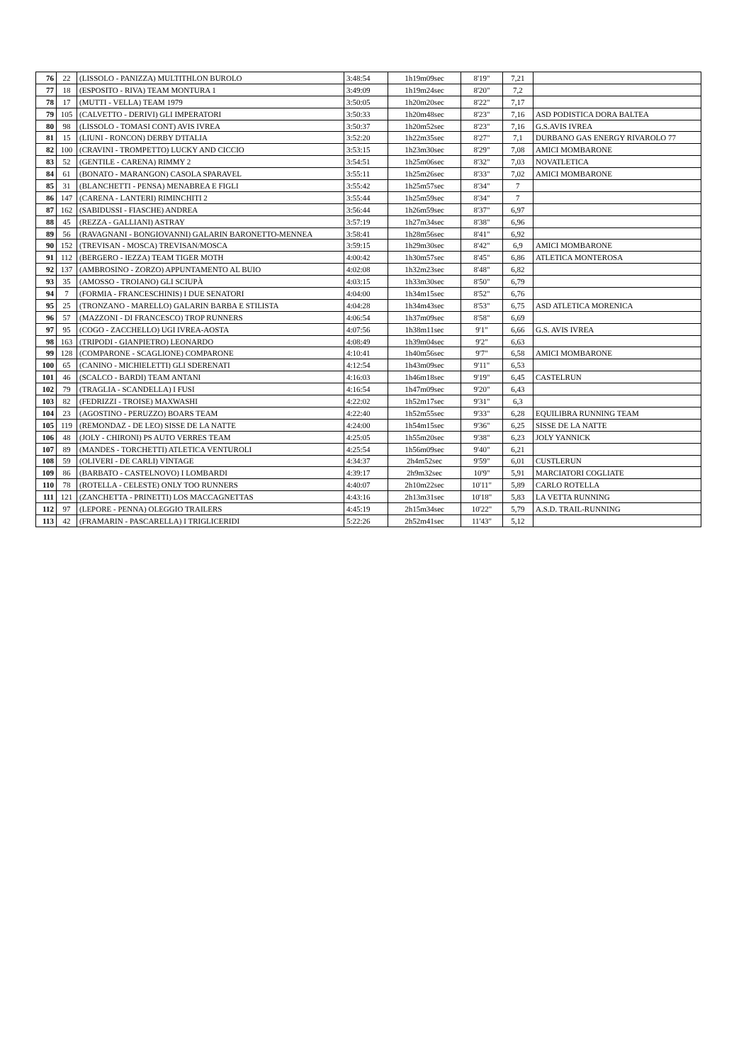| 76 | 22 | (LISSOLO - PANIZZA) MULTITHLON BUROLO | 3:48:54 | 1h19m09sec | 8'19" | 7,21 | |
| 77 | 18 | (ESPOSITO - RIVA) TEAM MONTURA 1 | 3:49:09 | 1h19m24sec | 8'20" | 7,2 | |
| 78 | 17 | (MUTTI - VELLA) TEAM 1979 | 3:50:05 | 1h20m20sec | 8'22" | 7,17 | |
| 79 | 105 | (CALVETTO - DERIVI) GLI IMPERATORI | 3:50:33 | 1h20m48sec | 8'23" | 7,16 | ASD PODISTICA DORA BALTEA |
| 80 | 98 | (LISSOLO - TOMASI CONT) AVIS IVREA | 3:50:37 | 1h20m52sec | 8'23" | 7,16 | G.S.AVIS IVREA |
| 81 | 15 | (LIUNI - RONCON) DERBY D'ITALIA | 3:52:20 | 1h22m35sec | 8'27" | 7,1 | DURBANO GAS ENERGY RIVAROLO 77 |
| 82 | 100 | (CRAVINI - TROMPETTO) LUCKY AND CICCIO | 3:53:15 | 1h23m30sec | 8'29" | 7,08 | AMICI MOMBARONE |
| 83 | 52 | (GENTILE - CARENA) RIMMY 2 | 3:54:51 | 1h25m06sec | 8'32" | 7,03 | NOVATLETICA |
| 84 | 61 | (BONATO - MARANGON) CASOLA SPARAVEL | 3:55:11 | 1h25m26sec | 8'33" | 7,02 | AMICI MOMBARONE |
| 85 | 31 | (BLANCHETTI - PENSA) MENABREA E FIGLI | 3:55:42 | 1h25m57sec | 8'34" | 7 | |
| 86 | 147 | (CARENA - LANTERI) RIMINCHITI 2 | 3:55:44 | 1h25m59sec | 8'34" | 7 | |
| 87 | 162 | (SABIDUSSI - FIASCHE) ANDREA | 3:56:44 | 1h26m59sec | 8'37" | 6,97 | |
| 88 | 45 | (REZZA - GALLIANI) ASTRAY | 3:57:19 | 1h27m34sec | 8'38" | 6,96 | |
| 89 | 56 | (RAVAGNANI - BONGIOVANNI) GALARIN BARONETTO-MENNEA | 3:58:41 | 1h28m56sec | 8'41" | 6,92 | |
| 90 | 152 | (TREVISAN - MOSCA) TREVISAN/MOSCA | 3:59:15 | 1h29m30sec | 8'42" | 6,9 | AMICI MOMBARONE |
| 91 | 112 | (BERGERO - IEZZA) TEAM TIGER MOTH | 4:00:42 | 1h30m57sec | 8'45" | 6,86 | ATLETICA MONTEROSA |
| 92 | 137 | (AMBROSINO - ZORZO) APPUNTAMENTO AL BUIO | 4:02:08 | 1h32m23sec | 8'48" | 6,82 | |
| 93 | 35 | (AMOSSO - TROIANO) GLI SCIUPÀ | 4:03:15 | 1h33m30sec | 8'50" | 6,79 | |
| 94 | 7 | (FORMIA - FRANCESCHINIS) I DUE SENATORI | 4:04:00 | 1h34m15sec | 8'52" | 6,76 | |
| 95 | 25 | (TRONZANO - MARELLO) GALARIN BARBA E STILISTA | 4:04:28 | 1h34m43sec | 8'53" | 6,75 | ASD ATLETICA MORENICA |
| 96 | 57 | (MAZZONI - DI FRANCESCO) TROP RUNNERS | 4:06:54 | 1h37m09sec | 8'58" | 6,69 | |
| 97 | 95 | (COGO - ZACCHELLO) UGI IVREA-AOSTA | 4:07:56 | 1h38m11sec | 9'1" | 6,66 | G.S. AVIS IVREA |
| 98 | 163 | (TRIPODI - GIANPIETRO) LEONARDO | 4:08:49 | 1h39m04sec | 9'2" | 6,63 | |
| 99 | 128 | (COMPARONE - SCAGLIONE) COMPARONE | 4:10:41 | 1h40m56sec | 9'7" | 6,58 | AMICI MOMBARONE |
| 100 | 65 | (CANINO - MICHIELETTI) GLI SDERENATI | 4:12:54 | 1h43m09sec | 9'11" | 6,53 | |
| 101 | 46 | (SCALCO - BARDI) TEAM ANTANI | 4:16:03 | 1h46m18sec | 9'19" | 6,45 | CASTELRUN |
| 102 | 79 | (TRAGLIA - SCANDELLA) I FUSI | 4:16:54 | 1h47m09sec | 9'20" | 6,43 | |
| 103 | 82 | (FEDRIZZI - TROISE) MAXWASHI | 4:22:02 | 1h52m17sec | 9'31" | 6,3 | |
| 104 | 23 | (AGOSTINO - PERUZZO) BOARS TEAM | 4:22:40 | 1h52m55sec | 9'33" | 6,28 | EQUILIBRA RUNNING TEAM |
| 105 | 119 | (REMONDAZ - DE LEO) SISSE DE LA NATTE | 4:24:00 | 1h54m15sec | 9'36" | 6,25 | SISSE DE LA NATTE |
| 106 | 48 | (JOLY - CHIRONI) PS AUTO VERRES TEAM | 4:25:05 | 1h55m20sec | 9'38" | 6,23 | JOLY YANNICK |
| 107 | 89 | (MANDES - TORCHETTI) ATLETICA VENTUROLI | 4:25:54 | 1h56m09sec | 9'40" | 6,21 | |
| 108 | 59 | (OLIVERI - DE CARLI) VINTAGE | 4:34:37 | 2h4m52sec | 9'59" | 6,01 | CUSTLERUN |
| 109 | 86 | (BARBATO - CASTELNOVO) I LOMBARDI | 4:39:17 | 2h9m32sec | 10'9" | 5,91 | MARCIATORI COGLIATE |
| 110 | 78 | (ROTELLA - CELESTE) ONLY TOO RUNNERS | 4:40:07 | 2h10m22sec | 10'11" | 5,89 | CARLO ROTELLA |
| 111 | 121 | (ZANCHETTA - PRINETTI) LOS MACCAGNETTAS | 4:43:16 | 2h13m31sec | 10'18" | 5,83 | LA VETTA RUNNING |
| 112 | 97 | (LEPORE - PENNA) OLEGGIO TRAILERS | 4:45:19 | 2h15m34sec | 10'22" | 5,79 | A.S.D. TRAIL-RUNNING |
| 113 | 42 | (FRAMARIN - PASCARELLA) I TRIGLICERIDI | 5:22:26 | 2h52m41sec | 11'43" | 5,12 | |